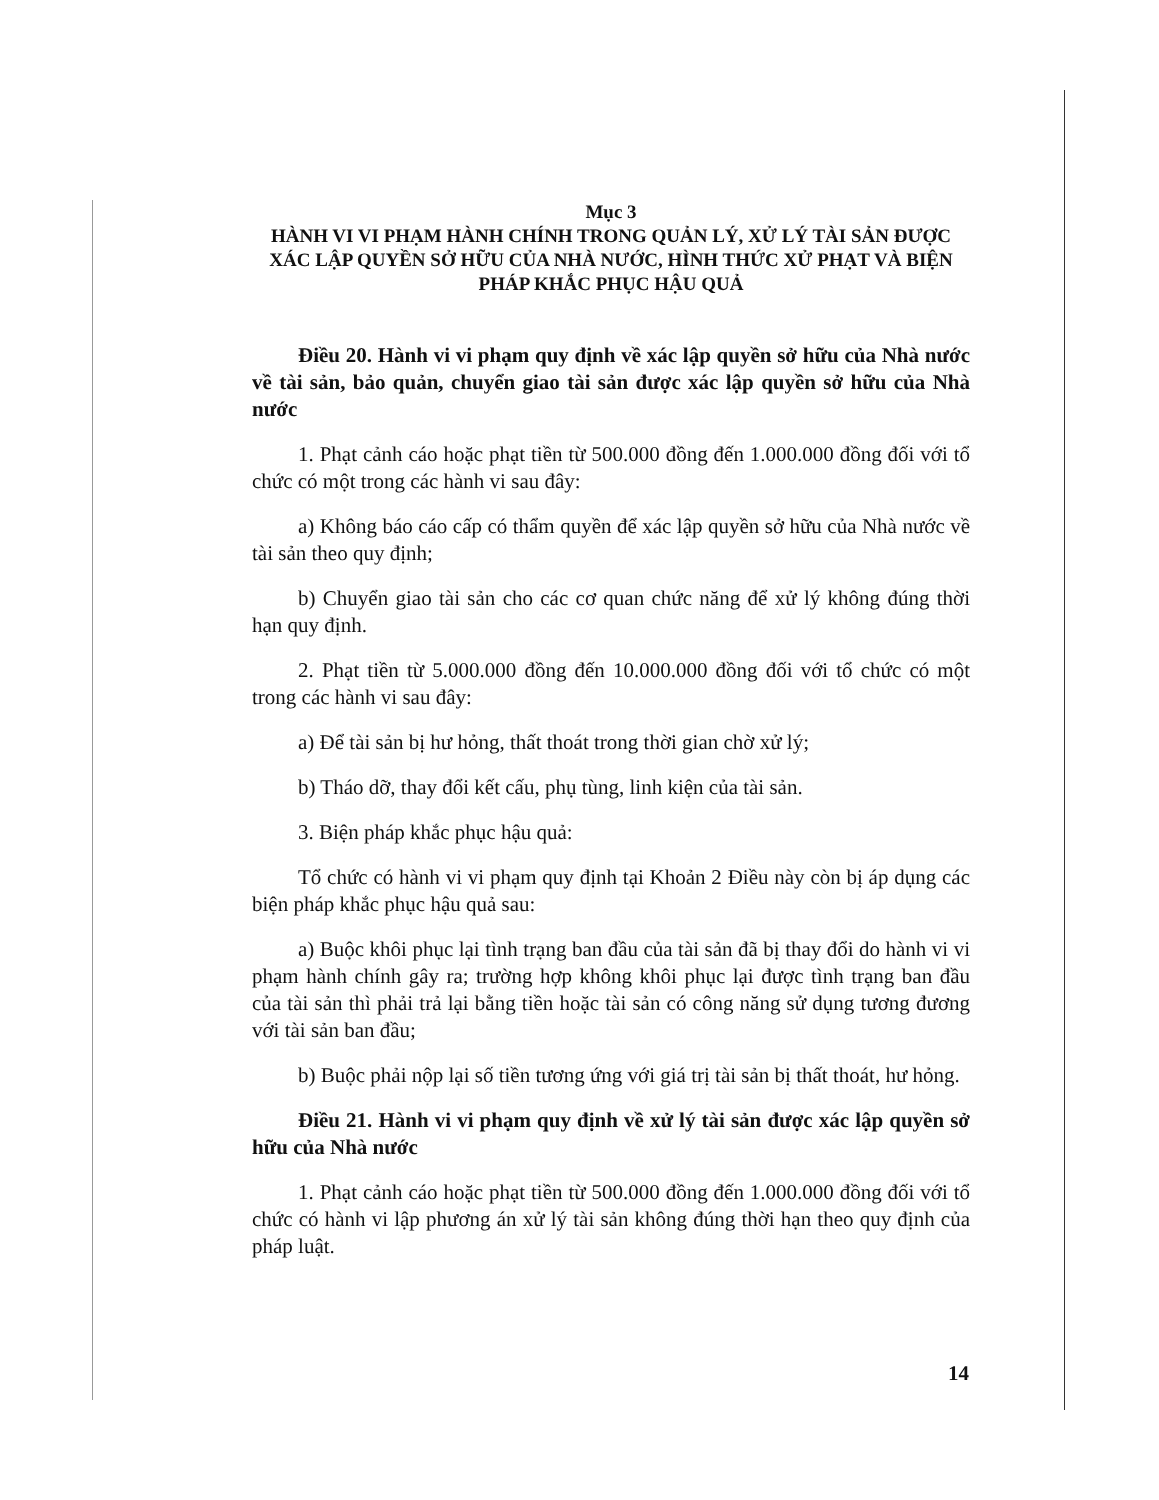Mục 3
HÀNH VI VI PHẠM HÀNH CHÍNH TRONG QUẢN LÝ, XỬ LÝ TÀI SẢN ĐƯỢC XÁC LẬP QUYỀN SỞ HỮU CỦA NHÀ NƯỚC, HÌNH THỨC XỬ PHẠT VÀ BIỆN PHÁP KHẮC PHỤC HẬU QUẢ
Điều 20. Hành vi vi phạm quy định về xác lập quyền sở hữu của Nhà nước về tài sản, bảo quản, chuyển giao tài sản được xác lập quyền sở hữu của Nhà nước
1. Phạt cảnh cáo hoặc phạt tiền từ 500.000 đồng đến 1.000.000 đồng đối với tổ chức có một trong các hành vi sau đây:
a) Không báo cáo cấp có thẩm quyền để xác lập quyền sở hữu của Nhà nước về tài sản theo quy định;
b) Chuyển giao tài sản cho các cơ quan chức năng để xử lý không đúng thời hạn quy định.
2. Phạt tiền từ 5.000.000 đồng đến 10.000.000 đồng đối với tổ chức có một trong các hành vi sau đây:
a) Để tài sản bị hư hỏng, thất thoát trong thời gian chờ xử lý;
b) Tháo dỡ, thay đổi kết cấu, phụ tùng, linh kiện của tài sản.
3. Biện pháp khắc phục hậu quả:
Tổ chức có hành vi vi phạm quy định tại Khoản 2 Điều này còn bị áp dụng các biện pháp khắc phục hậu quả sau:
a) Buộc khôi phục lại tình trạng ban đầu của tài sản đã bị thay đổi do hành vi vi phạm hành chính gây ra; trường hợp không khôi phục lại được tình trạng ban đầu của tài sản thì phải trả lại bằng tiền hoặc tài sản có công năng sử dụng tương đương với tài sản ban đầu;
b) Buộc phải nộp lại số tiền tương ứng với giá trị tài sản bị thất thoát, hư hỏng.
Điều 21. Hành vi vi phạm quy định về xử lý tài sản được xác lập quyền sở hữu của Nhà nước
1. Phạt cảnh cáo hoặc phạt tiền từ 500.000 đồng đến 1.000.000 đồng đối với tổ chức có hành vi lập phương án xử lý tài sản không đúng thời hạn theo quy định của pháp luật.
14